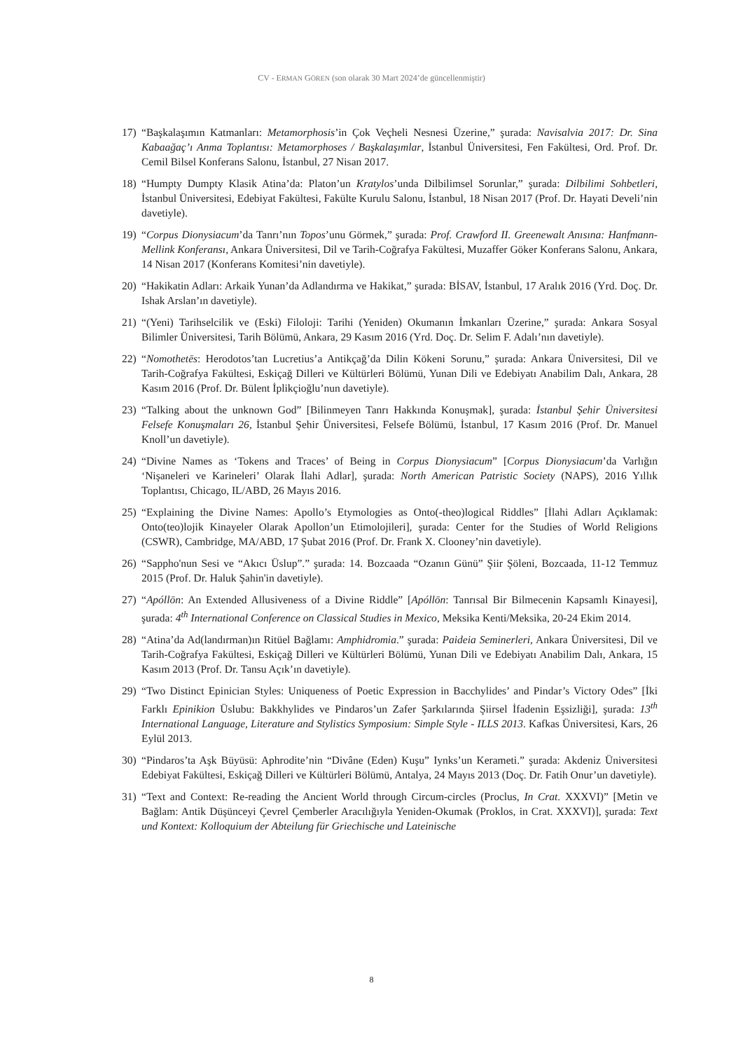CV - ERMAN GÖREN (son olarak 30 Mart 2024’de güncellenmiştir)
17) “Başkalaşımın Katmanları: Metamorphosis’in Çok Veçheli Nesnesi Üzerine,” şurada: Navisalvia 2017: Dr. Sina Kabaağaç’ı Anma Toplantısı: Metamorphoses / Başkalaşımlar, İstanbul Üniversitesi, Fen Fakültesi, Ord. Prof. Dr. Cemil Bilsel Konferans Salonu, İstanbul, 27 Nisan 2017.
18) “Humpty Dumpty Klasik Atina’da: Platon’un Kratylos’unda Dilbilimsel Sorunlar,” şurada: Dilbilimi Sohbetleri, İstanbul Üniversitesi, Edebiyat Fakültesi, Fakülte Kurulu Salonu, İstanbul, 18 Nisan 2017 (Prof. Dr. Hayati Develi’nin davetiyle).
19) “Corpus Dionysiacum’da Tanrı’nın Topos’unu Görmek,” şurada: Prof. Crawford II. Greenewalt Anısına: Hanfmann-Mellink Konferansı, Ankara Üniversitesi, Dil ve Tarih-Coğrafya Fakültesi, Muzaffer Göker Konferans Salonu, Ankara, 14 Nisan 2017 (Konferans Komitesi’nin davetiyle).
20) “Hakikatin Adları: Arkaik Yunan’da Adlandırma ve Hakikat,” şurada: BİSAV, İstanbul, 17 Aralık 2016 (Yrd. Doç. Dr. Ishak Arslan’ın davetiyle).
21) “(Yeni) Tarihselcilik ve (Eski) Filoloji: Tarihi (Yeniden) Okumanın İmkanları Üzerine,” şurada: Ankara Sosyal Bilimler Üniversitesi, Tarih Bölümü, Ankara, 29 Kasım 2016 (Yrd. Doç. Dr. Selim F. Adalı’nın davetiyle).
22) “Nomothetēs: Herodotos’tan Lucretius’a Antikçağ’da Dilin Kökeni Sorunu,” şurada: Ankara Üniversitesi, Dil ve Tarih-Coğrafya Fakültesi, Eskiçağ Dilleri ve Kültürleri Bölümü, Yunan Dili ve Edebiyatı Anabilim Dalı, Ankara, 28 Kasım 2016 (Prof. Dr. Bülent İplikçioğlu’nun davetiyle).
23) “Talking about the unknown God” [Bilinmeyen Tanrı Hakkında Konuşmak], şurada: İstanbul Şehir Üniversitesi Felsefe Konuşmaları 26, İstanbul Şehir Üniversitesi, Felsefe Bölümü, İstanbul, 17 Kasım 2016 (Prof. Dr. Manuel Knoll’un davetiyle).
24) “Divine Names as ‘Tokens and Traces’ of Being in Corpus Dionysiacum” [Corpus Dionysiacum’da Varlığın ‘Nişaneleri ve Karineleri’ Olarak İlahi Adlar], şurada: North American Patristic Society (NAPS), 2016 Yıllık Toplantısı, Chicago, IL/ABD, 26 Mayıs 2016.
25) “Explaining the Divine Names: Apollo’s Etymologies as Onto(-theo)logical Riddles” [İlahi Adları Açıklamak: Onto(teo)lojik Kinayeler Olarak Apollon’un Etimolojileri], şurada: Center for the Studies of World Religions (CSWR), Cambridge, MA/ABD, 17 Şubat 2016 (Prof. Dr. Frank X. Clooney’nin davetiyle).
26) “Sappho'nun Sesi ve “Akıcı Üslup”.” şurada: 14. Bozcaada “Ozanın Günü” Şiir Şöleni, Bozcaada, 11-12 Temmuz 2015 (Prof. Dr. Haluk Şahin'in davetiyle).
27) “Apóllōn: An Extended Allusiveness of a Divine Riddle” [Apóllōn: Tanrısal Bir Bilmecenin Kapsamlı Kinayesi], şurada: 4<sup>th</sup> International Conference on Classical Studies in Mexico, Meksika Kenti/Meksika, 20-24 Ekim 2014.
28) “Atina’da Ad(landırman)ın Ritüel Bağlamı: Amphidromia.” şurada: Paideia Seminerleri, Ankara Üniversitesi, Dil ve Tarih-Coğrafya Fakültesi, Eskiçağ Dilleri ve Kültürleri Bölümü, Yunan Dili ve Edebiyatı Anabilim Dalı, Ankara, 15 Kasım 2013 (Prof. Dr. Tansu Açık’ın davetiyle).
29) “Two Distinct Epinician Styles: Uniqueness of Poetic Expression in Bacchylides’ and Pindar’s Victory Odes” [İki Farklı Epinikion Üslubu: Bakkhylides ve Pindaros’un Zafer Şarkılarında Şiirsel İfadenin Eşsizliği], şurada: 13<sup>th</sup> International Language, Literature and Stylistics Symposium: Simple Style - ILLS 2013. Kafkas Üniversitesi, Kars, 26 Eylül 2013.
30) “Pindaros’ta Aşk Büyüsü: Aphrodite’nin “Divâne (Eden) Kuşu” Iynks’un Kerameti.” şurada: Akdeniz Üniversitesi Edebiyat Fakültesi, Eskiçağ Dilleri ve Kültürleri Bölümü, Antalya, 24 Mayıs 2013 (Doç. Dr. Fatih Onur’un davetiyle).
31) “Text and Context: Re-reading the Ancient World through Circum-circles (Proclus, In Crat. XXXVI)” [Metin ve Bağlam: Antik Düşünceyi Çevrel Çemberler Aracılığıyla Yeniden-Okumak (Proklos, in Crat. XXXVI)], şurada: Text und Kontext: Kolloquium der Abteilung für Griechische und Lateinische
8